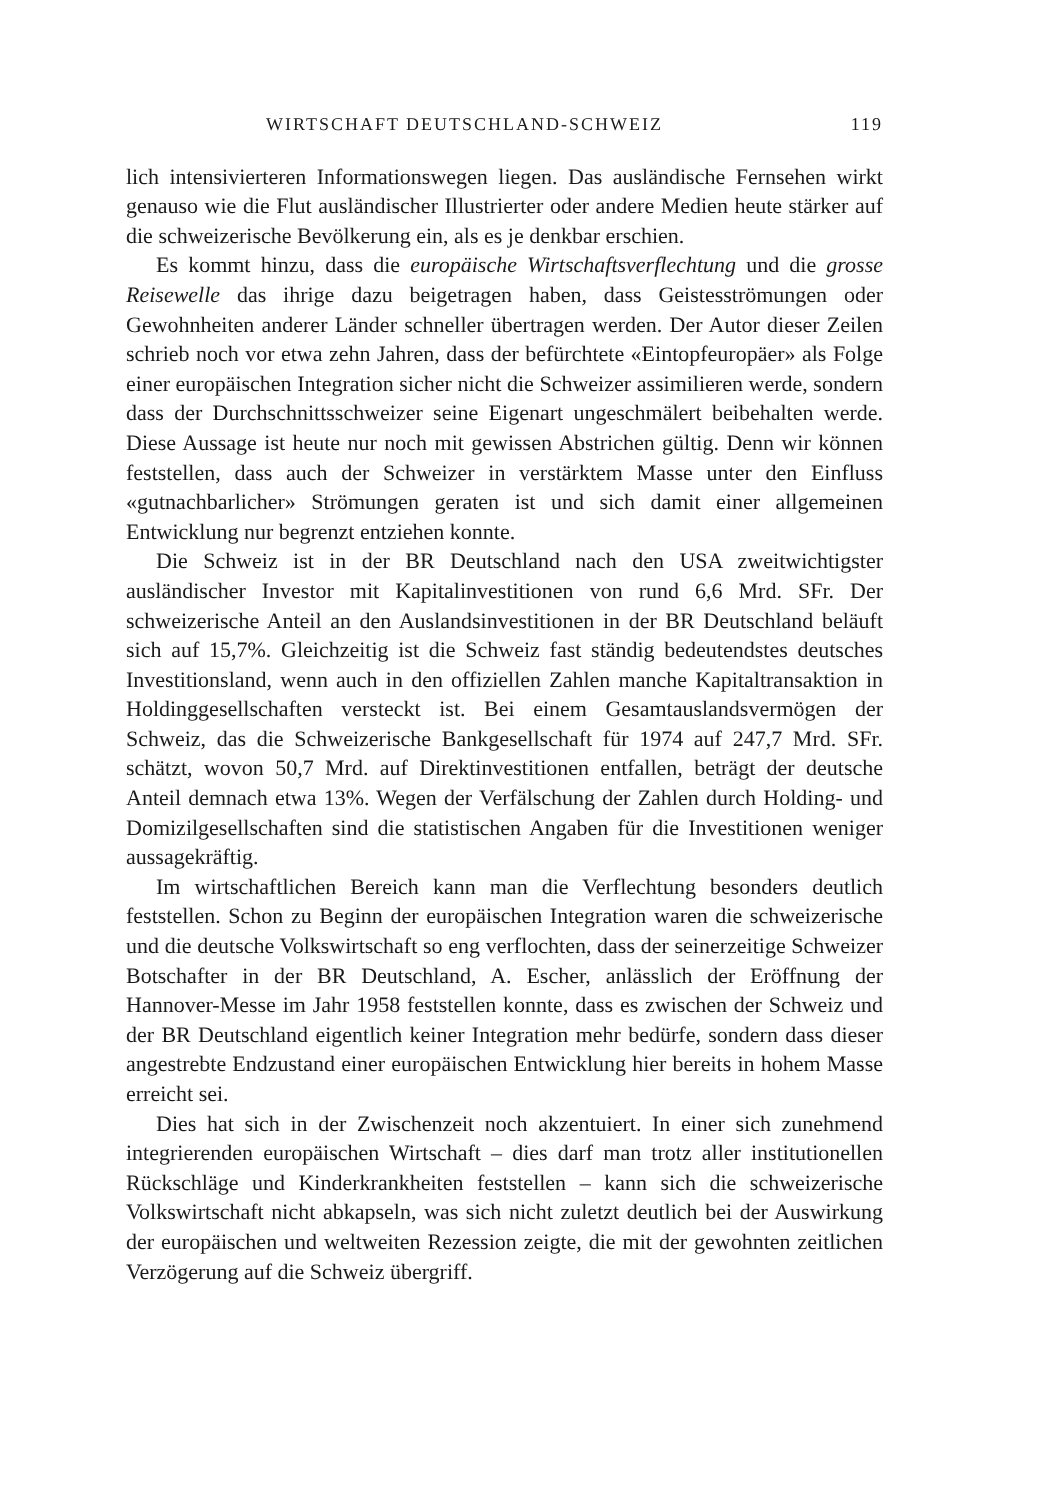WIRTSCHAFT DEUTSCHLAND-SCHWEIZ 119
lich intensivierteren Informationswegen liegen. Das ausländische Fernsehen wirkt genauso wie die Flut ausländischer Illustrierter oder andere Medien heute stärker auf die schweizerische Bevölkerung ein, als es je denkbar erschien.
Es kommt hinzu, dass die europäische Wirtschaftsverflechtung und die grosse Reisewelle das ihrige dazu beigetragen haben, dass Geistesströmungen oder Gewohnheiten anderer Länder schneller übertragen werden. Der Autor dieser Zeilen schrieb noch vor etwa zehn Jahren, dass der befürchtete «Eintopfeuropäer» als Folge einer europäischen Integration sicher nicht die Schweizer assimilieren werde, sondern dass der Durchschnittsschweizer seine Eigenart ungeschmälert beibehalten werde. Diese Aussage ist heute nur noch mit gewissen Abstrichen gültig. Denn wir können feststellen, dass auch der Schweizer in verstärktem Masse unter den Einfluss «gutnachbarlicher» Strömungen geraten ist und sich damit einer allgemeinen Entwicklung nur begrenzt entziehen konnte.
Die Schweiz ist in der BR Deutschland nach den USA zweitwichtigster ausländischer Investor mit Kapitalinvestitionen von rund 6,6 Mrd. SFr. Der schweizerische Anteil an den Auslandsinvestitionen in der BR Deutschland beläuft sich auf 15,7%. Gleichzeitig ist die Schweiz fast ständig bedeutendstes deutsches Investitionsland, wenn auch in den offiziellen Zahlen manche Kapitaltransaktion in Holdinggesellschaften versteckt ist. Bei einem Gesamtauslandsvermögen der Schweiz, das die Schweizerische Bankgesellschaft für 1974 auf 247,7 Mrd. SFr. schätzt, wovon 50,7 Mrd. auf Direktinvestitionen entfallen, beträgt der deutsche Anteil demnach etwa 13%. Wegen der Verfälschung der Zahlen durch Holding- und Domizilgesellschaften sind die statistischen Angaben für die Investitionen weniger aussagekräftig.
Im wirtschaftlichen Bereich kann man die Verflechtung besonders deutlich feststellen. Schon zu Beginn der europäischen Integration waren die schweizerische und die deutsche Volkswirtschaft so eng verflochten, dass der seinerzeitige Schweizer Botschafter in der BR Deutschland, A. Escher, anlässlich der Eröffnung der Hannover-Messe im Jahr 1958 feststellen konnte, dass es zwischen der Schweiz und der BR Deutschland eigentlich keiner Integration mehr bedürfe, sondern dass dieser angestrebte Endzustand einer europäischen Entwicklung hier bereits in hohem Masse erreicht sei.
Dies hat sich in der Zwischenzeit noch akzentuiert. In einer sich zunehmend integrierenden europäischen Wirtschaft – dies darf man trotz aller institutionellen Rückschläge und Kinderkrankheiten feststellen – kann sich die schweizerische Volkswirtschaft nicht abkapseln, was sich nicht zuletzt deutlich bei der Auswirkung der europäischen und weltweiten Rezession zeigte, die mit der gewohnten zeitlichen Verzögerung auf die Schweiz übergriff.